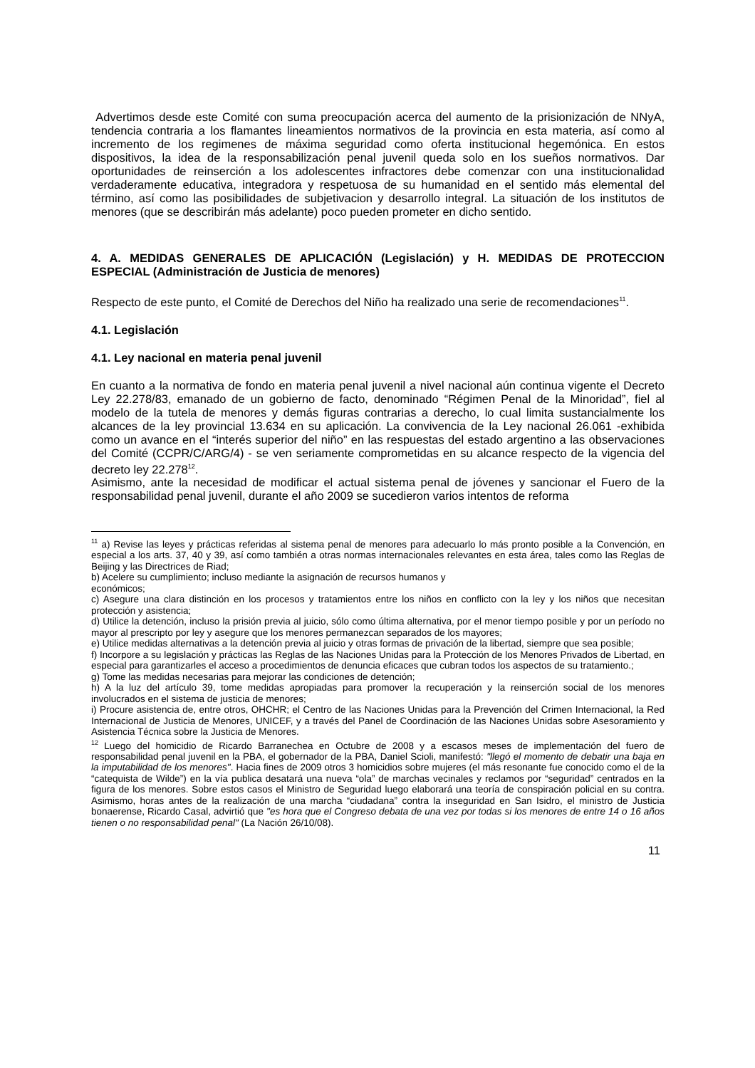Advertimos desde este Comité con suma preocupación acerca del aumento de la prisionización de NNyA, tendencia contraria a los flamantes lineamientos normativos de la provincia en esta materia, así como al incremento de los regimenes de máxima seguridad como oferta institucional hegemónica. En estos dispositivos, la idea de la responsabilización penal juvenil queda solo en los sueños normativos. Dar oportunidades de reinserción a los adolescentes infractores debe comenzar con una institucionalidad verdaderamente educativa, integradora y respetuosa de su humanidad en el sentido más elemental del término, así como las posibilidades de subjetivacion y desarrollo integral. La situación de los institutos de menores (que se describirán más adelante) poco pueden prometer en dicho sentido.
4. A. MEDIDAS GENERALES DE APLICACIÓN (Legislación) y H. MEDIDAS DE PROTECCION ESPECIAL (Administración de Justicia de menores)
Respecto de este punto, el Comité de Derechos del Niño ha realizado una serie de recomendaciones<sup>11</sup>.
4.1. Legislación
4.1. Ley nacional en materia penal juvenil
En cuanto a la normativa de fondo en materia penal juvenil a nivel nacional aún continua vigente el Decreto Ley 22.278/83, emanado de un gobierno de facto, denominado “Régimen Penal de la Minoridad”, fiel al modelo de la tutela de menores y demás figuras contrarias a derecho, lo cual limita sustancialmente los alcances de la ley provincial 13.634 en su aplicación. La convivencia de la Ley nacional 26.061 -exhibida como un avance en el “interés superior del niño” en las respuestas del estado argentino a las observaciones del Comité (CCPR/C/ARG/4) - se ven seriamente comprometidas en su alcance respecto de la vigencia del decreto ley 22.278<sup>12</sup>.
Asimismo, ante la necesidad de modificar el actual sistema penal de jóvenes y sancionar el Fuero de la responsabilidad penal juvenil, durante el año 2009 se sucedieron varios intentos de reforma
<sup>11</sup> a) Revise las leyes y prácticas referidas al sistema penal de menores para adecuarlo lo más pronto posible a la Convención, en especial a los arts. 37, 40 y 39, así como también a otras normas internacionales relevantes en esta área, tales como las Reglas de Beijing y las Directrices de Riad;
b) Acelere su cumplimiento; incluso mediante la asignación de recursos humanos y
económicos;
c) Asegure una clara distinción en los procesos y tratamientos entre los niños en conflicto con la ley y los niños que necesitan protección y asistencia;
d) Utilice la detención, incluso la prisión previa al juicio, sólo como última alternativa, por el menor tiempo posible y por un período no mayor al prescripto por ley y asegure que los menores permanezcan separados de los mayores;
e) Utilice medidas alternativas a la detención previa al juicio y otras formas de privación de la libertad, siempre que sea posible;
f) Incorpore a su legislación y prácticas las Reglas de las Naciones Unidas para la Protección de los Menores Privados de Libertad, en especial para garantizarles el acceso a procedimientos de denuncia eficaces que cubran todos los aspectos de su tratamiento.;
g) Tome las medidas necesarias para mejorar las condiciones de detención;
h) A la luz del artículo 39, tome medidas apropiadas para promover la recuperación y la reinserción social de los menores involucrados en el sistema de justicia de menores;
i) Procure asistencia de, entre otros, OHCHR; el Centro de las Naciones Unidas para la Prevención del Crimen Internacional, la Red Internacional de Justicia de Menores, UNICEF, y a través del Panel de Coordinación de las Naciones Unidas sobre Asesoramiento y Asistencia Técnica sobre la Justicia de Menores.
<sup>12</sup> Luego del homicidio de Ricardo Barranechea en Octubre de 2008 y a escasos meses de implementación del fuero de responsabilidad penal juvenil en la PBA, el gobernador de la PBA, Daniel Scioli, manifestó: "llegó el momento de debatir una baja en la imputabilidad de los menores". Hacia fines de 2009 otros 3 homicidios sobre mujeres (el más resonante fue conocido como el de la “catequista de Wilde”) en la vía publica desatará una nueva “ola” de marchas vecinales y reclamos por “seguridad” centrados en la figura de los menores. Sobre estos casos el Ministro de Seguridad luego elaborará una teoría de conspiración policial en su contra. Asimismo, horas antes de la realización de una marcha “ciudadana” contra la inseguridad en San Isidro, el ministro de Justicia bonaerense, Ricardo Casal, advirtió que "es hora que el Congreso debata de una vez por todas si los menores de entre 14 o 16 años tienen o no responsabilidad penal" (La Nación 26/10/08).
11